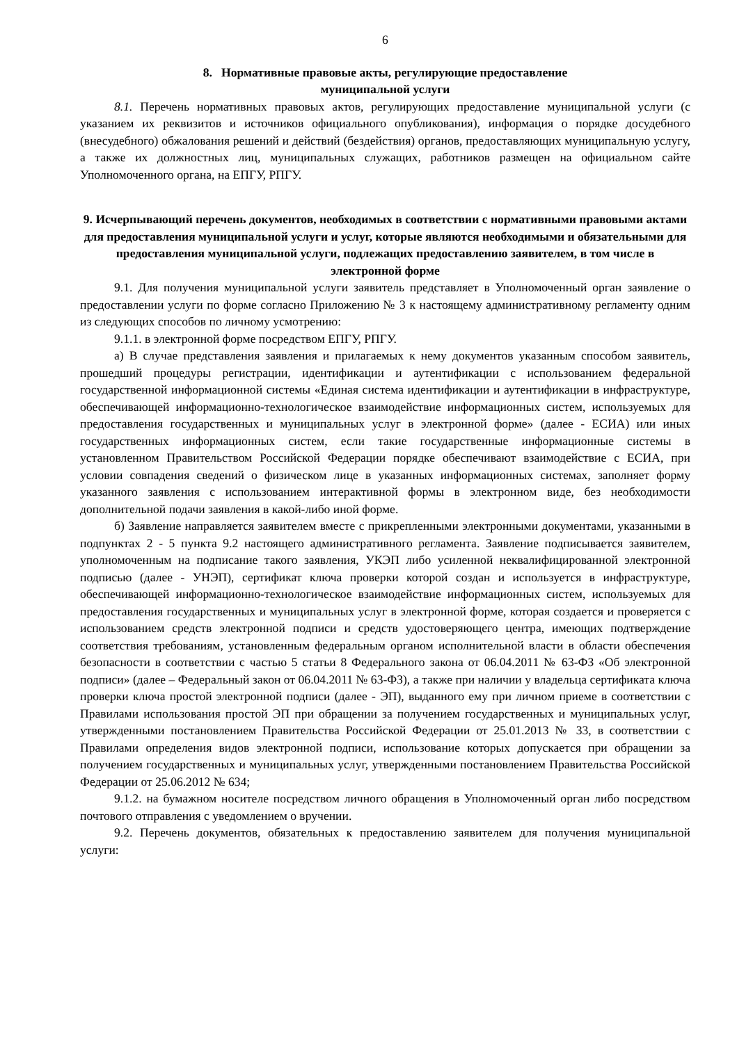6
8. Нормативные правовые акты, регулирующие предоставление
муниципальной услуги
8.1. Перечень нормативных правовых актов, регулирующих предоставление муниципальной услуги (с указанием их реквизитов и источников официального опубликования), информация о порядке досудебного (внесудебного) обжалования решений и действий (бездействия) органов, предоставляющих муниципальную услугу, а также их должностных лиц, муниципальных служащих, работников размещен на официальном сайте Уполномоченного органа, на ЕПГУ, РПГУ.
9. Исчерпывающий перечень документов, необходимых в соответствии с нормативными правовыми актами для предоставления муниципальной услуги и услуг, которые являются необходимыми и обязательными для предоставления муниципальной услуги, подлежащих предоставлению заявителем, в том числе в электронной форме
9.1. Для получения муниципальной услуги заявитель представляет в Уполномоченный орган заявление о предоставлении услуги по форме согласно Приложению № 3 к настоящему административному регламенту одним из следующих способов по личному усмотрению:
9.1.1. в электронной форме посредством ЕПГУ, РПГУ.
а) В случае представления заявления и прилагаемых к нему документов указанным способом заявитель, прошедший процедуры регистрации, идентификации и аутентификации с использованием федеральной государственной информационной системы «Единая система идентификации и аутентификации в инфраструктуре, обеспечивающей информационно-технологическое взаимодействие информационных систем, используемых для предоставления государственных и муниципальных услуг в электронной форме» (далее - ЕСИА) или иных государственных информационных систем, если такие государственные информационные системы в установленном Правительством Российской Федерации порядке обеспечивают взаимодействие с ЕСИА, при условии совпадения сведений о физическом лице в указанных информационных системах, заполняет форму указанного заявления с использованием интерактивной формы в электронном виде, без необходимости дополнительной подачи заявления в какой-либо иной форме.
б) Заявление направляется заявителем вместе с прикрепленными электронными документами, указанными в подпунктах 2 - 5 пункта 9.2 настоящего административного регламента. Заявление подписывается заявителем, уполномоченным на подписание такого заявления, УКЭП либо усиленной неквалифицированной электронной подписью (далее - УНЭП), сертификат ключа проверки которой создан и используется в инфраструктуре, обеспечивающей информационно-технологическое взаимодействие информационных систем, используемых для предоставления государственных и муниципальных услуг в электронной форме, которая создается и проверяется с использованием средств электронной подписи и средств удостоверяющего центра, имеющих подтверждение соответствия требованиям, установленным федеральным органом исполнительной власти в области обеспечения безопасности в соответствии с частью 5 статьи 8 Федерального закона от 06.04.2011 № 63-ФЗ «Об электронной подписи» (далее – Федеральный закон от 06.04.2011 № 63-ФЗ), а также при наличии у владельца сертификата ключа проверки ключа простой электронной подписи (далее - ЭП), выданного ему при личном приеме в соответствии с Правилами использования простой ЭП при обращении за получением государственных и муниципальных услуг, утвержденными постановлением Правительства Российской Федерации от 25.01.2013 № 33, в соответствии с Правилами определения видов электронной подписи, использование которых допускается при обращении за получением государственных и муниципальных услуг, утвержденными постановлением Правительства Российской Федерации от 25.06.2012 № 634;
9.1.2. на бумажном носителе посредством личного обращения в Уполномоченный орган либо посредством почтового отправления с уведомлением о вручении.
9.2. Перечень документов, обязательных к предоставлению заявителем для получения муниципальной услуги: